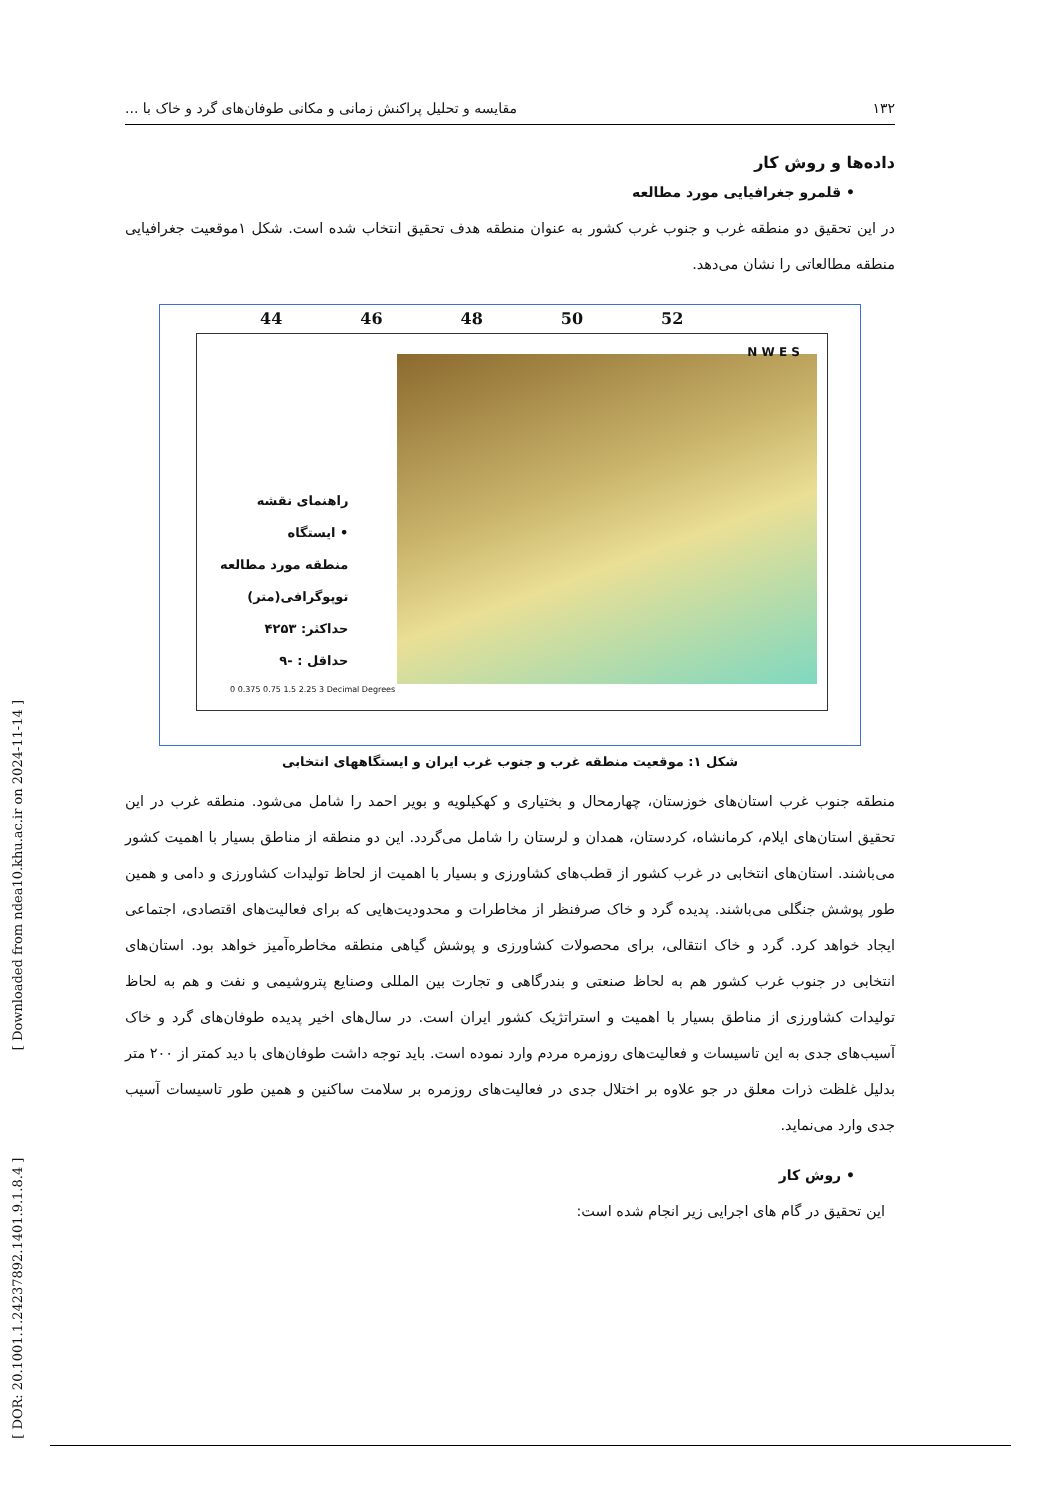۱۳۲ مقایسه و تحلیل پراکنش زمانی و مکانی طوفان‌های گرد و خاک با ...
داده‌ها و روش کار
• قلمرو جغرافیایی مورد مطالعه
در این تحقیق دو منطقه غرب و جنوب غرب کشور به عنوان منطقه هدف تحقیق انتخاب شده است. شکل ۱موقعیت جغرافیایی منطقه مطالعاتی را نشان می‌دهد.
44 46 48 50 52
راهنمای نقشه
• ایستگاه
منطقه مورد مطالعه
توپوگرافی(متر)
حداکثر: ۴۲۵۳
حداقل : -۹
0 0.375 0.75 1.5 2.25 3 Decimal Degrees
N W E S
شکل ۱: موقعیت منطقه غرب و جنوب غرب ایران و ایستگاههای انتخابی
منطقه جنوب غرب استان‌های خوزستان، چهارمحال و بختیاری و کهکیلویه و بویر احمد را شامل می‌شود. منطقه غرب در این تحقیق استان‌های ایلام، کرمانشاه، کردستان، همدان و لرستان را شامل می‌گردد. این دو منطقه از مناطق بسیار با اهمیت کشور می‌باشند. استان‌های انتخابی در غرب کشور از قطب‌های کشاورزی و بسیار با اهمیت از لحاظ تولیدات کشاورزی و دامی و همین طور پوشش جنگلی می‌باشند. پدیده گرد و خاک صرفنظر از مخاطرات و محدودیت‌هایی که برای فعالیت‌های اقتصادی، اجتماعی ایجاد خواهد کرد. گرد و خاک انتقالی، برای محصولات کشاورزی و پوشش گیاهی منطقه مخاطره‌آمیز خواهد بود. استان‌های انتخابی در جنوب غرب کشور هم به لحاظ صنعتی و بندرگاهی و تجارت بین المللی وصنایع پتروشیمی و نفت و هم به لحاظ تولیدات کشاورزی از مناطق بسیار با اهمیت و استراتژیک کشور ایران است. در سال‌های اخیر پدیده طوفان‌های گرد و خاک آسیب‌های جدی به این تاسیسات و فعالیت‌های روزمره مردم وارد نموده است. باید توجه داشت طوفان‌های با دید کمتر از ۲۰۰ متر بدلیل غلظت ذرات معلق در جو علاوه بر اختلال جدی در فعالیت‌های روزمره بر سلامت ساکنین و همین طور تاسیسات آسیب جدی وارد می‌نماید.
• روش کار
این تحقیق در گام های اجرایی زیر انجام شده است:
[ DOR: 20.1001.1.24237892.1401.9.1.8.4 ] [ Downloaded from ndea10.khu.ac.ir on 2024-11-14 ]